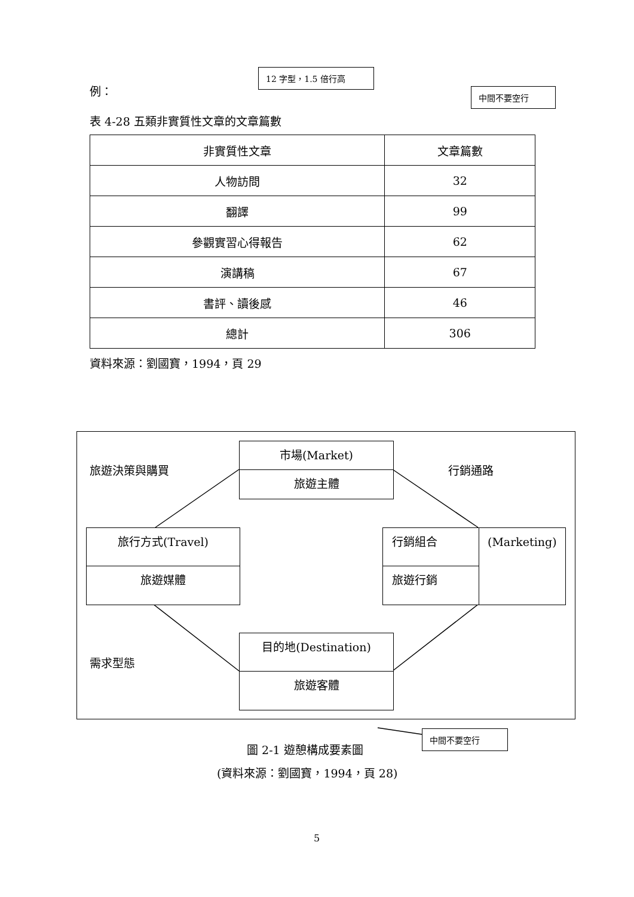例：
12 字型，1.5 倍行高
中間不要空行
表 4-28 五類非實質性文章的文章篇數
| 非實質性文章 | 文章篇數 |
| 人物訪問 | 32 |
| 翻譯 | 99 |
| 參觀實習心得報告 | 62 |
| 演講稿 | 67 |
| 書評、讀後感 | 46 |
| 總計 | 306 |
資料來源：劉國寶，1994，頁 29
旅遊決策與購買 行銷通路
需求型態
市場(Market)
旅遊主體
旅行方式(Travel)
旅遊媒體
行銷組合
旅遊行銷
(Marketing)
目的地(Destination)
旅遊客體
圖 2-1 遊憩構成要素圖
中間不要空行
(資料來源：劉國寶，1994，頁 28)
5